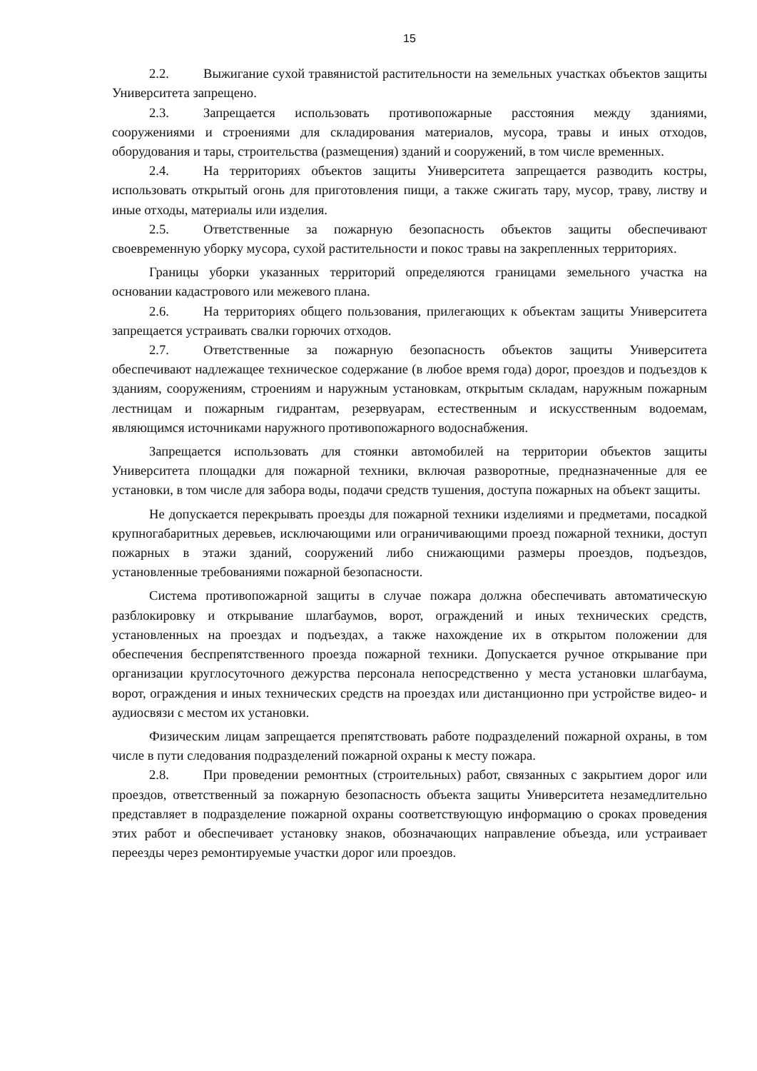15
2.2. Выжигание сухой травянистой растительности на земельных участках объектов защиты Университета запрещено.
2.3. Запрещается использовать противопожарные расстояния между зданиями, сооружениями и строениями для складирования материалов, мусора, травы и иных отходов, оборудования и тары, строительства (размещения) зданий и сооружений, в том числе временных.
2.4. На территориях объектов защиты Университета запрещается разводить костры, использовать открытый огонь для приготовления пищи, а также сжигать тару, мусор, траву, листву и иные отходы, материалы или изделия.
2.5. Ответственные за пожарную безопасность объектов защиты обеспечивают своевременную уборку мусора, сухой растительности и покос травы на закрепленных территориях.
Границы уборки указанных территорий определяются границами земельного участка на основании кадастрового или межевого плана.
2.6. На территориях общего пользования, прилегающих к объектам защиты Университета запрещается устраивать свалки горючих отходов.
2.7. Ответственные за пожарную безопасность объектов защиты Университета обеспечивают надлежащее техническое содержание (в любое время года) дорог, проездов и подъездов к зданиям, сооружениям, строениям и наружным установкам, открытым складам, наружным пожарным лестницам и пожарным гидрантам, резервуарам, естественным и искусственным водоемам, являющимся источниками наружного противопожарного водоснабжения.
Запрещается использовать для стоянки автомобилей на территории объектов защиты Университета площадки для пожарной техники, включая разворотные, предназначенные для ее установки, в том числе для забора воды, подачи средств тушения, доступа пожарных на объект защиты.
Не допускается перекрывать проезды для пожарной техники изделиями и предметами, посадкой крупногабаритных деревьев, исключающими или ограничивающими проезд пожарной техники, доступ пожарных в этажи зданий, сооружений либо снижающими размеры проездов, подъездов, установленные требованиями пожарной безопасности.
Система противопожарной защиты в случае пожара должна обеспечивать автоматическую разблокировку и открывание шлагбаумов, ворот, ограждений и иных технических средств, установленных на проездах и подъездах, а также нахождение их в открытом положении для обеспечения беспрепятственного проезда пожарной техники. Допускается ручное открывание при организации круглосуточного дежурства персонала непосредственно у места установки шлагбаума, ворот, ограждения и иных технических средств на проездах или дистанционно при устройстве видео- и аудиосвязи с местом их установки.
Физическим лицам запрещается препятствовать работе подразделений пожарной охраны, в том числе в пути следования подразделений пожарной охраны к месту пожара.
2.8. При проведении ремонтных (строительных) работ, связанных с закрытием дорог или проездов, ответственный за пожарную безопасность объекта защиты Университета незамедлительно представляет в подразделение пожарной охраны соответствующую информацию о сроках проведения этих работ и обеспечивает установку знаков, обозначающих направление объезда, или устраивает переезды через ремонтируемые участки дорог или проездов.